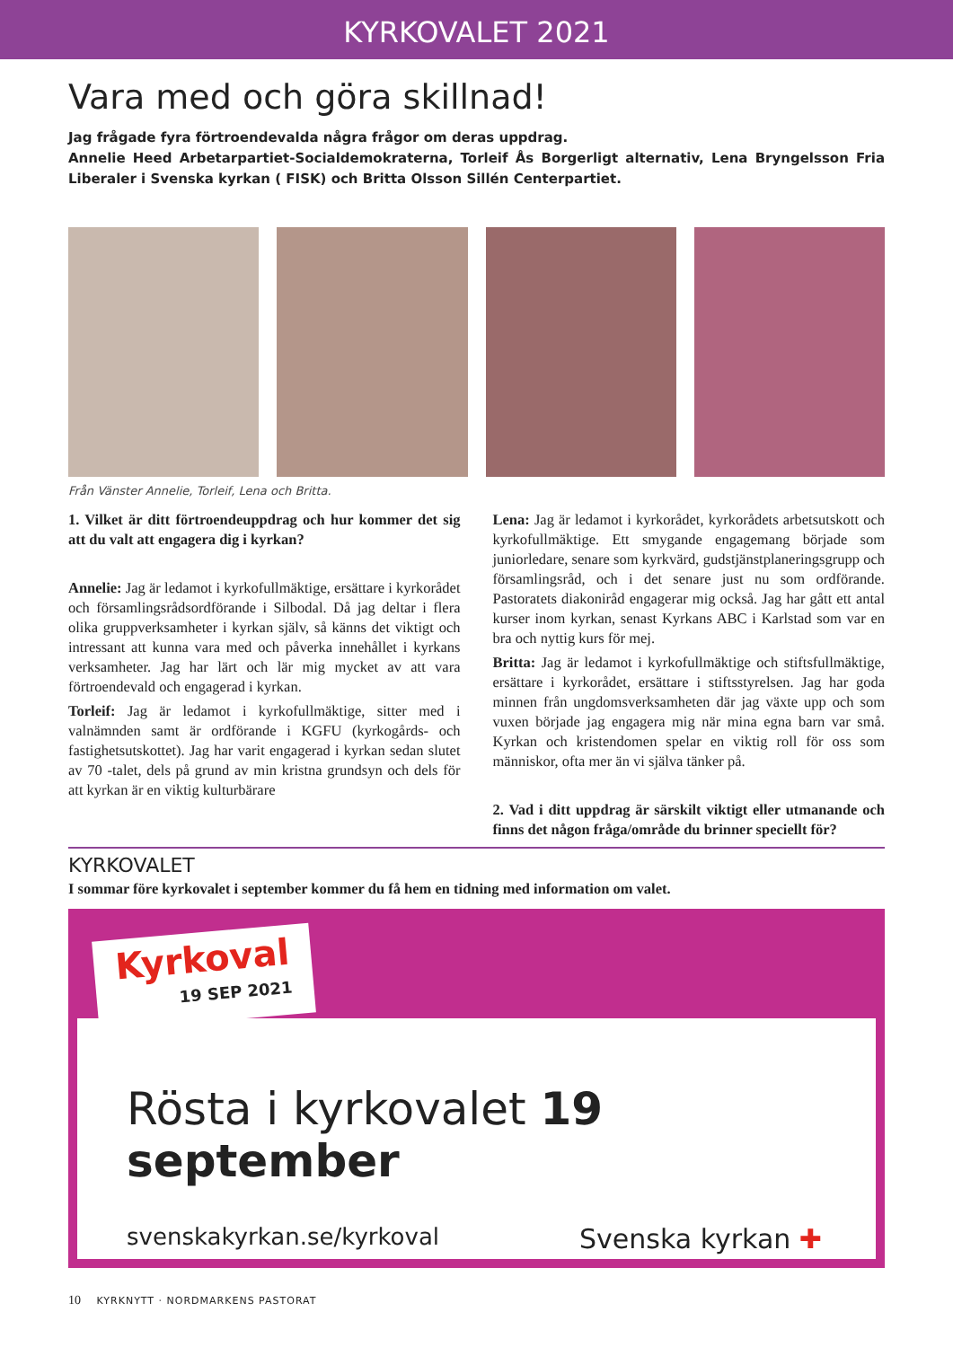KYRKOVALET 2021
Vara med och göra skillnad!
Jag frågade fyra förtroendevalda några frågor om deras uppdrag.
Annelie Heed Arbetarpartiet-Socialdemokraterna, Torleif Ås Borgerligt alternativ, Lena Bryngelsson Fria Liberaler i Svenska kyrkan ( FISK) och Britta Olsson Sillén Centerpartiet.
Från Vänster Annelie, Torleif, Lena och Britta.
1. Vilket är ditt förtroendeuppdrag och hur kommer det sig att du valt att engagera dig i kyrkan?
Annelie: Jag är ledamot i kyrkofullmäktige, ersättare i kyrkorådet och församlingsrådsordförande i Silbodal. Då jag deltar i flera olika gruppverksamheter i kyrkan själv, så känns det viktigt och intressant att kunna vara med och påverka innehållet i kyrkans verksamheter. Jag har lärt och lär mig mycket av att vara förtroendevald och engagerad i kyrkan.
Torleif: Jag är ledamot i kyrkofullmäktige, sitter med i valnämnden samt är ordförande i KGFU (kyrkogårds- och fastighetsutskottet). Jag har varit engagerad i kyrkan sedan slutet av 70 -talet, dels på grund av min kristna grundsyn och dels för att kyrkan är en viktig kulturbärare
Lena: Jag är ledamot i kyrkorådet, kyrkorådets arbetsutskott och kyrkofullmäktige. Ett smygande engagemang började som juniorledare, senare som kyrkvärd, gudstjänstplaneringsgrupp och församlingsråd, och i det senare just nu som ordförande. Pastoratets diakoniråd engagerar mig också. Jag har gått ett antal kurser inom kyrkan, senast Kyrkans ABC i Karlstad som var en bra och nyttig kurs för mej.
Britta: Jag är ledamot i kyrkofullmäktige och stiftsfullmäktige, ersättare i kyrkorådet, ersättare i stiftsstyrelsen. Jag har goda minnen från ungdomsverksamheten där jag växte upp och som vuxen började jag engagera mig när mina egna barn var små. Kyrkan och kristendomen spelar en viktig roll för oss som människor, ofta mer än vi själva tänker på.
2. Vad i ditt uppdrag är särskilt viktigt eller utmanande och finns det någon fråga/område du brinner speciellt för?
KYRKOVALET
I sommar före kyrkovalet i september kommer du få hem en tidning med information om valet.
Rösta i kyrkovalet 19 september
svenskakyrkan.se/kyrkoval Svenska kyrkan ✚
Kyrkoval
19 SEP 2021
10 KYRKNYTT · NORDMARKENS PASTORAT